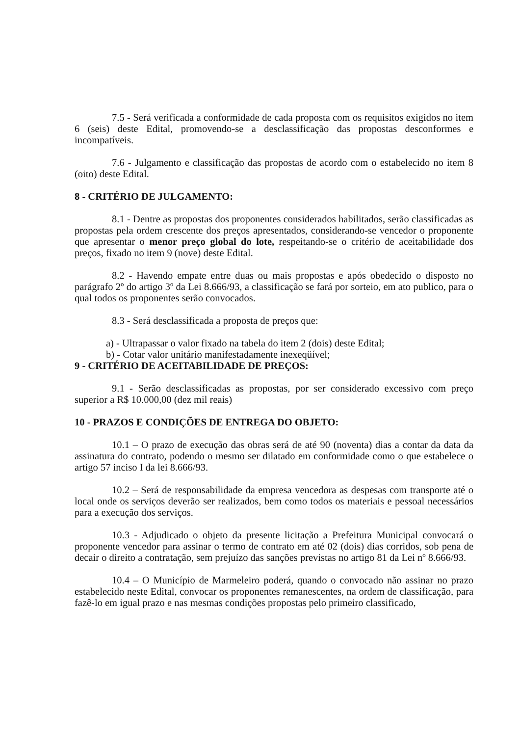7.5 - Será verificada a conformidade de cada proposta com os requisitos exigidos no item 6 (seis) deste Edital, promovendo-se a desclassificação das propostas desconformes e incompatíveis.
7.6 - Julgamento e classificação das propostas de acordo com o estabelecido no item 8 (oito) deste Edital.
8 - CRITÉRIO DE JULGAMENTO:
8.1 - Dentre as propostas dos proponentes considerados habilitados, serão classificadas as propostas pela ordem crescente dos preços apresentados, considerando-se vencedor o proponente que apresentar o menor preço global do lote, respeitando-se o critério de aceitabilidade dos preços, fixado no item 9 (nove) deste Edital.
8.2 - Havendo empate entre duas ou mais propostas e após obedecido o disposto no parágrafo 2º do artigo 3º da Lei 8.666/93, a classificação se fará por sorteio, em ato publico, para o qual todos os proponentes serão convocados.
8.3 - Será desclassificada a proposta de preços que:
a) - Ultrapassar o valor fixado na tabela do item 2 (dois) deste Edital;
b) - Cotar valor unitário manifestadamente inexeqüível;
9 - CRITÉRIO DE ACEITABILIDADE DE PREÇOS:
9.1 - Serão desclassificadas as propostas, por ser considerado excessivo com preço superior a R$ 10.000,00 (dez mil reais)
10 - PRAZOS E CONDIÇÕES DE ENTREGA DO OBJETO:
10.1 – O prazo de execução das obras será de até 90 (noventa) dias a contar da data da assinatura do contrato, podendo o mesmo ser dilatado em conformidade como o que estabelece o artigo 57 inciso I da lei 8.666/93.
10.2 – Será de responsabilidade da empresa vencedora as despesas com transporte até o local onde os serviços deverão ser realizados, bem como todos os materiais e pessoal necessários para a execução dos serviços.
10.3 - Adjudicado o objeto da presente licitação a Prefeitura Municipal convocará o proponente vencedor para assinar o termo de contrato em até 02 (dois) dias corridos, sob pena de decair o direito a contratação, sem prejuízo das sanções previstas no artigo 81 da Lei nº 8.666/93.
10.4 – O Município de Marmeleiro poderá, quando o convocado não assinar no prazo estabelecido neste Edital, convocar os proponentes remanescentes, na ordem de classificação, para fazê-lo em igual prazo e nas mesmas condições propostas pelo primeiro classificado,